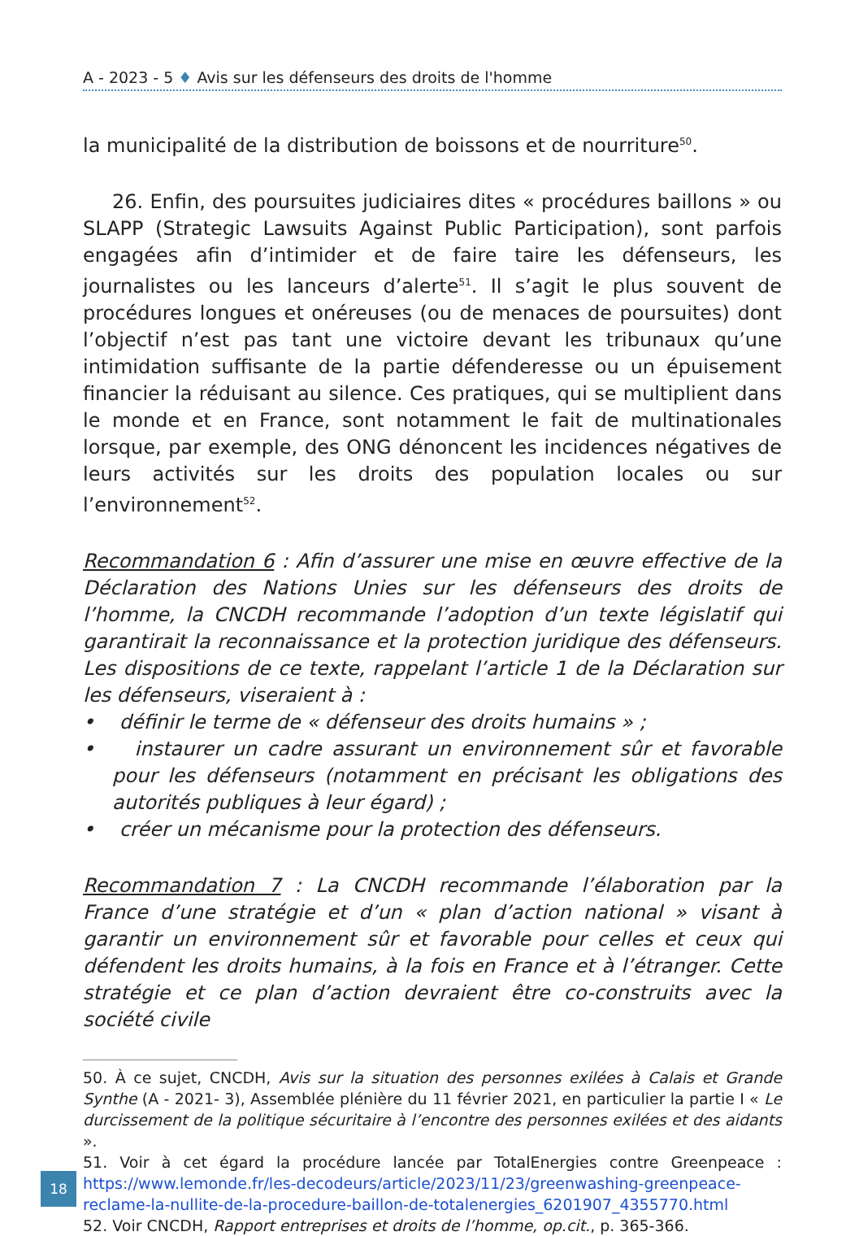A - 2023 - 5 ♦ Avis sur les défenseurs des droits de l'homme
la municipalité de la distribution de boissons et de nourriture<sup>50</sup>.
26. Enfin, des poursuites judiciaires dites « procédures baillons » ou SLAPP (Strategic Lawsuits Against Public Participation), sont parfois engagées afin d’intimider et de faire taire les défenseurs, les journalistes ou les lanceurs d’alerte<sup>51</sup>. Il s’agit le plus souvent de procédures longues et onéreuses (ou de menaces de poursuites) dont l’objectif n’est pas tant une victoire devant les tribunaux qu’une intimidation suffisante de la partie défenderesse ou un épuisement financier la réduisant au silence. Ces pratiques, qui se multiplient dans le monde et en France, sont notamment le fait de multinationales lorsque, par exemple, des ONG dénoncent les incidences négatives de leurs activités sur les droits des population locales ou sur l’environnement<sup>52</sup>.
Recommandation 6 : Afin d’assurer une mise en œuvre effective de la Déclaration des Nations Unies sur les défenseurs des droits de l’homme, la CNCDH recommande l’adoption d’un texte législatif qui garantirait la reconnaissance et la protection juridique des défenseurs. Les dispositions de ce texte, rappelant l’article 1 de la Déclaration sur les défenseurs, viseraient à :
• définir le terme de « défenseur des droits humains » ;
• instaurer un cadre assurant un environnement sûr et favorable pour les défenseurs (notamment en précisant les obligations des autorités publiques à leur égard) ;
• créer un mécanisme pour la protection des défenseurs.
Recommandation 7 : La CNCDH recommande l’élaboration par la France d’une stratégie et d’un « plan d’action national » visant à garantir un environnement sûr et favorable pour celles et ceux qui défendent les droits humains, à la fois en France et à l’étranger. Cette stratégie et ce plan d’action devraient être co-construits avec la société civile
50. À ce sujet, CNCDH, Avis sur la situation des personnes exilées à Calais et Grande Synthe (A - 2021- 3), Assemblée plénière du 11 février 2021, en particulier la partie I « Le durcissement de la politique sécuritaire à l’encontre des personnes exilées et des aidants ».
51. Voir à cet égard la procédure lancée par TotalEnergies contre Greenpeace : https://www.lemonde.fr/les-decodeurs/article/2023/11/23/greenwashing-greenpeace-reclame-la-nullite-de-la-procedure-baillon-de-totalenergies_6201907_4355770.html
52. Voir CNCDH, Rapport entreprises et droits de l’homme, op.cit., p. 365-366.
18